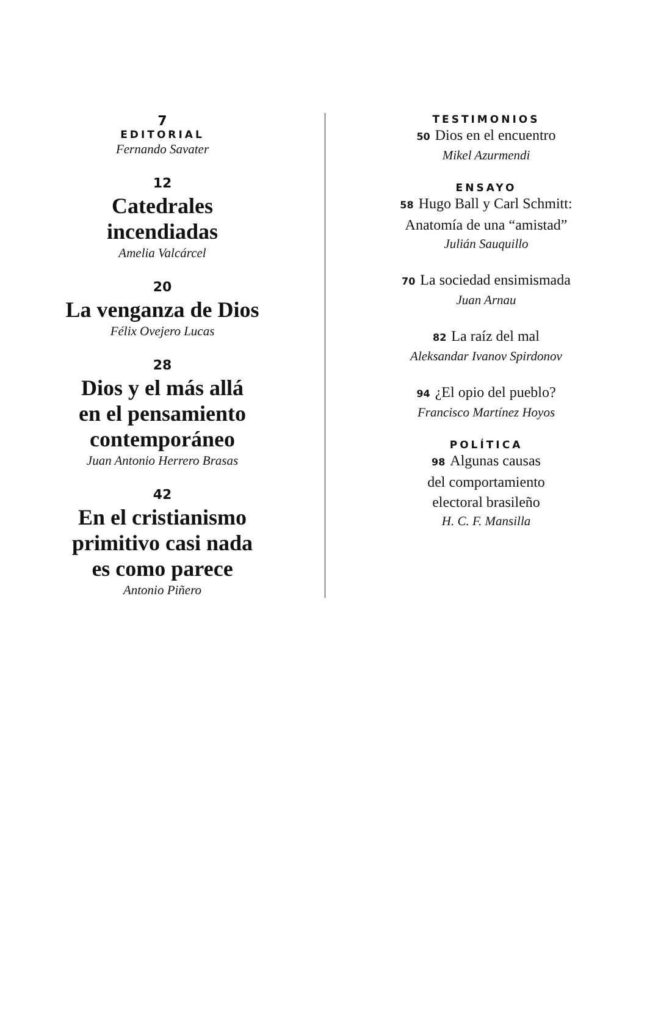7
EDITORIAL
Fernando Savater
12
Catedrales
incendiadas
Amelia Valcárcel
20
La venganza de Dios
Félix Ovejero Lucas
28
Dios y el más allá
en el pensamiento
contemporáneo
Juan Antonio Herrero Brasas
42
En el cristianismo
primitivo casi nada
es como parece
Antonio Piñero
TESTIMONIOS
50 Dios en el encuentro
Mikel Azurmendi
ENSAYO
58 Hugo Ball y Carl Schmitt:
Anatomía de una “amistad”
Julián Sauquillo
70 La sociedad ensimismada
Juan Arnau
82 La raíz del mal
Aleksandar Ivanov Spirdonov
94 ¿El opio del pueblo?
Francisco Martínez Hoyos
POLÍTICA
98 Algunas causas
del comportamiento
electoral brasileño
H. C. F. Mansilla